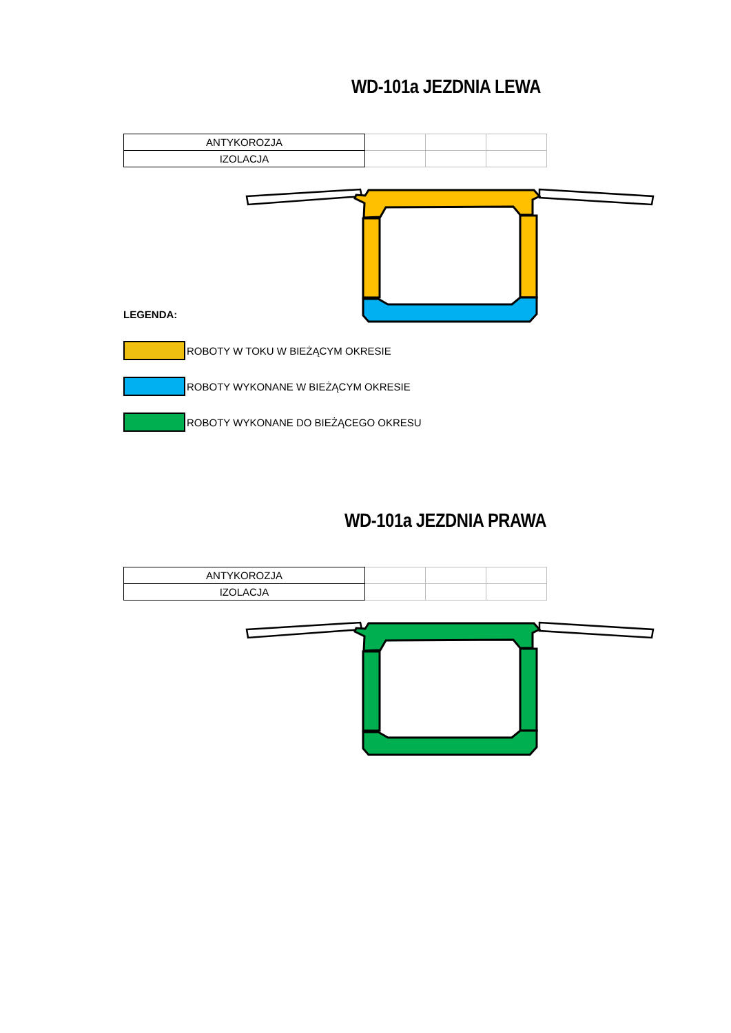WD-101a JEZDNIA LEWA
| ANTYKOROZJA | | | |
| IZOLACJA | | | |
LEGENDA:
ROBOTY W TOKU W BIEŻĄCYM OKRESIE
ROBOTY WYKONANE W BIEŻĄCYM OKRESIE
ROBOTY WYKONANE DO BIEŻĄCEGO OKRESU
WD-101a JEZDNIA PRAWA
| ANTYKOROZJA | | | |
| IZOLACJA | | | |